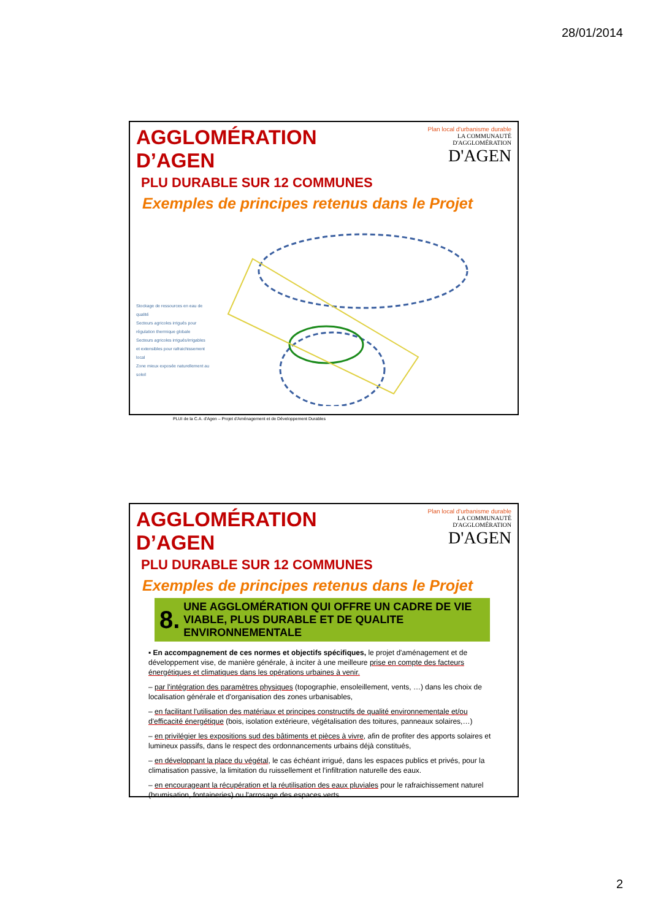28/01/2014
AGGLOMÉRATION D’AGEN
PLU DURABLE SUR 12 COMMUNES
Plan local d'urbanisme durable
LA COMMUNAUTÉ
D'AGGLOMÉRATION
D'AGEN
Exemples de principes retenus dans le Projet
Stockage de ressources en eau de qualité
Secteurs agricoles irrigués pour régulation thermique globale
Secteurs agricoles irrigués/irrigables et extensibles pour rafraichissement local
Zone mieux exposée naturellement au soleil
PLUI de la C.A. d'Agen – Projet d'Aménagement et de Développement Durables
AGGLOMÉRATION D’AGEN
PLU DURABLE SUR 12 COMMUNES
Plan local d'urbanisme durable
LA COMMUNAUTÉ
D'AGGLOMÉRATION
D'AGEN
Exemples de principes retenus dans le Projet
8. UNE AGGLOMÉRATION QUI OFFRE UN CADRE DE VIE VIABLE, PLUS DURABLE ET DE QUALITE ENVIRONNEMENTALE
▪ En accompagnement de ces normes et objectifs spécifiques, le projet d'aménagement et de développement vise, de manière générale, à inciter à une meilleure prise en compte des facteurs énergétiques et climatiques dans les opérations urbaines à venir.
– par l'intégration des paramètres physiques (topographie, ensoleillement, vents, …) dans les choix de localisation générale et d'organisation des zones urbanisables,
– en facilitant l'utilisation des matériaux et principes constructifs de qualité environnementale et/ou d'efficacité énergétique (bois, isolation extérieure, végétalisation des toitures, panneaux solaires,…)
– en privilégier les expositions sud des bâtiments et pièces à vivre, afin de profiter des apports solaires et lumineux passifs, dans le respect des ordonnancements urbains déjà constitués,
– en développant la place du végétal, le cas échéant irrigué, dans les espaces publics et privés, pour la climatisation passive, la limitation du ruissellement et l'infiltration naturelle des eaux.
– en encourageant la récupération et la réutilisation des eaux pluviales pour le rafraichissement naturel (brumisation, fontaineries) ou l'arrosage des espaces verts.
2